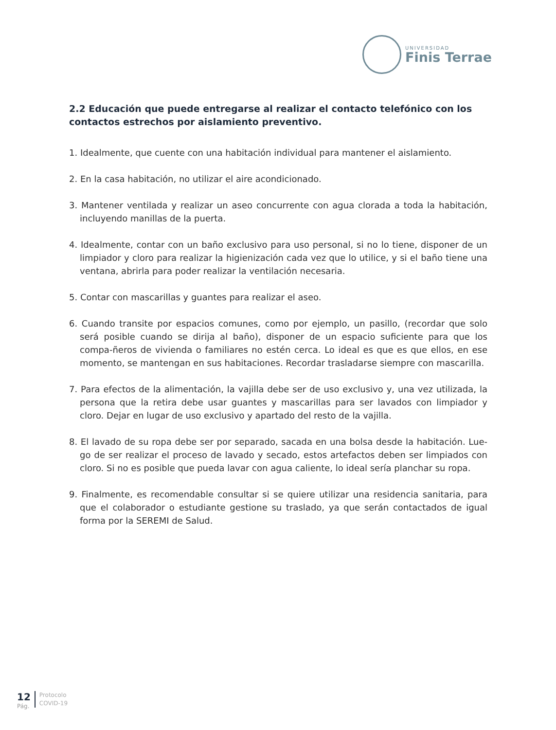UNIVERSIDAD
Finis Terrae
2.2 Educación que puede entregarse al realizar el contacto telefónico con los contactos estrechos por aislamiento preventivo.
1. Idealmente, que cuente con una habitación individual para mantener el aislamiento.
2. En la casa habitación, no utilizar el aire acondicionado.
3. Mantener ventilada y realizar un aseo concurrente con agua clorada a toda la habitación, incluyendo manillas de la puerta.
4. Idealmente, contar con un baño exclusivo para uso personal, si no lo tiene, disponer de un limpiador y cloro para realizar la higienización cada vez que lo utilice, y si el baño tiene una ventana, abrirla para poder realizar la ventilación necesaria.
5. Contar con mascarillas y guantes para realizar el aseo.
6. Cuando transite por espacios comunes, como por ejemplo, un pasillo, (recordar que solo será posible cuando se dirija al baño), disponer de un espacio suficiente para que los compa-ñeros de vivienda o familiares no estén cerca. Lo ideal es que es que ellos, en ese momento, se mantengan en sus habitaciones. Recordar trasladarse siempre con mascarilla.
7. Para efectos de la alimentación, la vajilla debe ser de uso exclusivo y, una vez utilizada, la persona que la retira debe usar guantes y mascarillas para ser lavados con limpiador y cloro. Dejar en lugar de uso exclusivo y apartado del resto de la vajilla.
8. El lavado de su ropa debe ser por separado, sacada en una bolsa desde la habitación. Lue-go de ser realizar el proceso de lavado y secado, estos artefactos deben ser limpiados con cloro. Si no es posible que pueda lavar con agua caliente, lo ideal sería planchar su ropa.
9. Finalmente, es recomendable consultar si se quiere utilizar una residencia sanitaria, para que el colaborador o estudiante gestione su traslado, ya que serán contactados de igual forma por la SEREMI de Salud.
12
Pág.
Protocolo
COVID-19